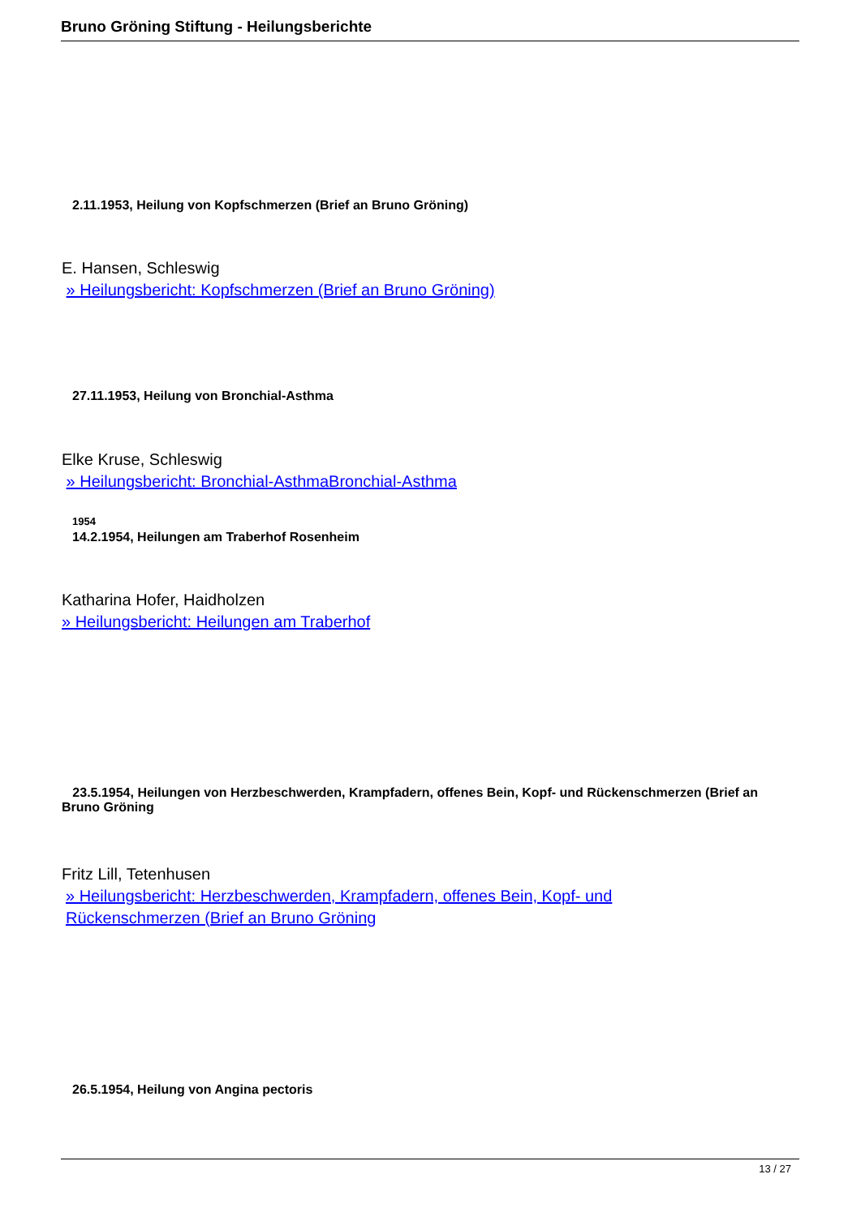Bruno Gröning Stiftung - Heilungsberichte
2.11.1953, Heilung von Kopfschmerzen (Brief an Bruno Gröning)
E. Hansen, Schleswig
» Heilungsbericht: Kopfschmerzen (Brief an Bruno Gröning)
27.11.1953, Heilung von Bronchial-Asthma
Elke Kruse, Schleswig
» Heilungsbericht: Bronchial-AsthmaBronchial-Asthma
1954
14.2.1954, Heilungen am Traberhof Rosenheim
Katharina Hofer, Haidholzen
» Heilungsbericht: Heilungen am Traberhof
23.5.1954, Heilungen von Herzbeschwerden, Krampfadern, offenes Bein, Kopf- und Rückenschmerzen (Brief an Bruno Gröning
Fritz Lill, Tetenhusen
» Heilungsbericht: Herzbeschwerden, Krampfadern, offenes Bein, Kopf- und
Rückenschmerzen (Brief an Bruno Gröning
26.5.1954, Heilung von Angina pectoris
13 / 27